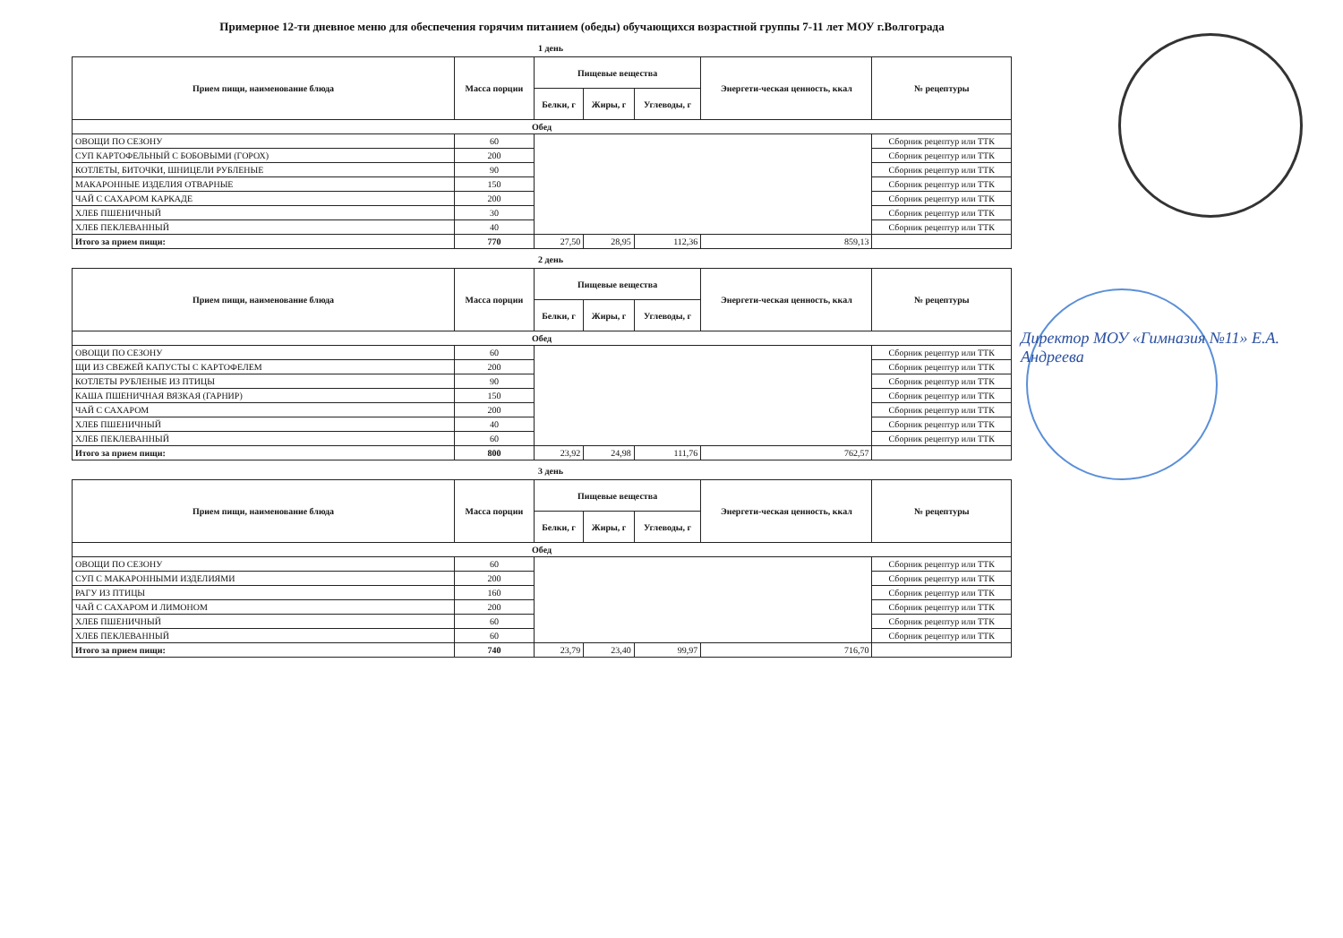Примерное 12-ти дневное меню для обеспечения горячим питанием (обеды) обучающихся возрастной группы 7-11 лет МОУ г.Волгограда
1 день
| Прием пищи, наименование блюда | Масса порции | Пищевые вещества | | | Энергети-ческая ценность, ккал | № рецептуры |
| --- | --- | --- | --- | --- | --- | --- |
| | | Белки, г | Жиры, г | Углеводы, г | | |
| Обед | | | | | | |
| ОВОЩИ ПО СЕЗОНУ | 60 | | | | | Сборник рецептур или ТТК |
| СУП КАРТОФЕЛЬНЫЙ С БОБОВЫМИ (ГОРОХ) | 200 | | | | | Сборник рецептур или ТТК |
| КОТЛЕТЫ, БИТОЧКИ, ШНИЦЕЛИ РУБЛЕНЫЕ | 90 | | | | | Сборник рецептур или ТТК |
| МАКАРОННЫЕ ИЗДЕЛИЯ ОТВАРНЫЕ | 150 | | | | | Сборник рецептур или ТТК |
| ЧАЙ С САХАРОМ КАРКАДЕ | 200 | | | | | Сборник рецептур или ТТК |
| ХЛЕБ ПШЕНИЧНЫЙ | 30 | | | | | Сборник рецептур или ТТК |
| ХЛЕБ ПЕКЛЕВАННЫЙ | 40 | | | | | Сборник рецептур или ТТК |
| Итого за прием пищи: | 770 | 27,50 | 28,95 | 112,36 | 859,13 | |
2 день
| Прием пищи, наименование блюда | Масса порции | Пищевые вещества | | | Энергети-ческая ценность, ккал | № рецептуры |
| --- | --- | --- | --- | --- | --- | --- |
| | | Белки, г | Жиры, г | Углеводы, г | | |
| Обед | | | | | | |
| ОВОЩИ ПО СЕЗОНУ | 60 | | | | | Сборник рецептур или ТТК |
| ЩИ ИЗ СВЕЖЕЙ КАПУСТЫ С КАРТОФЕЛЕМ | 200 | | | | | Сборник рецептур или ТТК |
| КОТЛЕТЫ РУБЛЕНЫЕ ИЗ ПТИЦЫ | 90 | | | | | Сборник рецептур или ТТК |
| КАША ПШЕНИЧНАЯ ВЯЗКАЯ (ГАРНИР) | 150 | | | | | Сборник рецептур или ТТК |
| ЧАЙ С САХАРОМ | 200 | | | | | Сборник рецептур или ТТК |
| ХЛЕБ ПШЕНИЧНЫЙ | 40 | | | | | Сборник рецептур или ТТК |
| ХЛЕБ ПЕКЛЕВАННЫЙ | 60 | | | | | Сборник рецептур или ТТК |
| Итого за прием пищи: | 800 | 23,92 | 24,98 | 111,76 | 762,57 | |
3 день
| Прием пищи, наименование блюда | Масса порции | Пищевые вещества | | | Энергети-ческая ценность, ккал | № рецептуры |
| --- | --- | --- | --- | --- | --- | --- |
| | | Белки, г | Жиры, г | Углеводы, г | | |
| Обед | | | | | | |
| ОВОЩИ ПО СЕЗОНУ | 60 | | | | | Сборник рецептур или ТТК |
| СУП С МАКАРОННЫМИ ИЗДЕЛИЯМИ | 200 | | | | | Сборник рецептур или ТТК |
| РАГУ ИЗ ПТИЦЫ | 160 | | | | | Сборник рецептур или ТТК |
| ЧАЙ С САХАРОМ И ЛИМОНОМ | 200 | | | | | Сборник рецептур или ТТК |
| ХЛЕБ ПШЕНИЧНЫЙ | 60 | | | | | Сборник рецептур или ТТК |
| ХЛЕБ ПЕКЛЕВАННЫЙ | 60 | | | | | Сборник рецептур или ТТК |
| Итого за прием пищи: | 740 | 23,79 | 23,40 | 99,97 | 716,70 | |
Директор МОУ «Гимназия №11» Е.А. Андреева